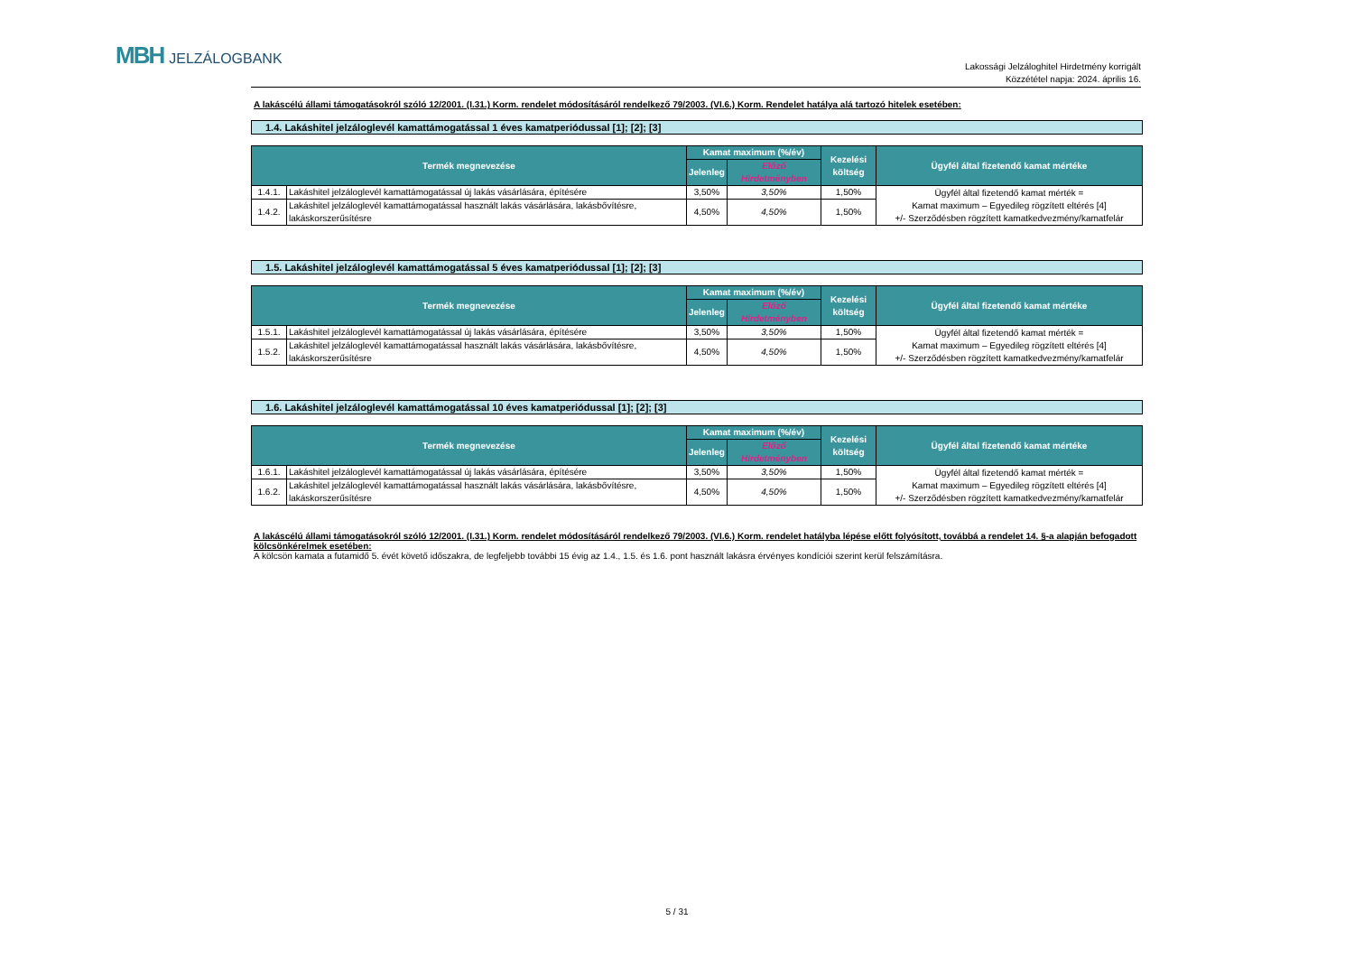MBH JELZÁLOGBANK
Lakossági Jelzáloghitel Hirdetmény korrigált
Közzététel napja: 2024. április 16.
A lakáscélú állami támogatásokról szóló 12/2001. (I.31.) Korm. rendelet módosításáról rendelkező 79/2003. (VI.6.) Korm. Rendelet hatálya alá tartozó hitelek esetében:
1.4. Lakáshitel jelzáloglevél kamattámogatással 1 éves kamatperiódussal [1]; [2]; [3]
| Termék megnevezése | | Kamat maximum (%/év) | | Kezelési költség | Ügyfél által fizetendő kamat mértéke |
| --- | --- | --- | --- | --- | --- |
| | | Jelenleg | Előző Hirdetményben | | |
| 1.4.1. | Lakáshitel jelzáloglevél kamattámogatással új lakás vásárlására, építésére | 3,50% | 3,50% | 1,50% | Ügyfél által fizetendő kamat mérték = Kamat maximum – Egyedileg rögzített eltérés [4] +/- Szerződésben rögzített kamatkedvezmény/kamatfelár |
| 1.4.2. | Lakáshitel jelzáloglevél kamattámogatással használt lakás vásárlására, lakásbővítésre, lakáskorszerűsítésre | 4,50% | 4,50% | 1,50% | |
1.5. Lakáshitel jelzáloglevél kamattámogatással 5 éves kamatperiódussal [1]; [2]; [3]
| Termék megnevezése | | Kamat maximum (%/év) | | Kezelési költség | Ügyfél által fizetendő kamat mértéke |
| --- | --- | --- | --- | --- | --- |
| | | Jelenleg | Előző Hirdetményben | | |
| 1.5.1. | Lakáshitel jelzáloglevél kamattámogatással új lakás vásárlására, építésére | 3,50% | 3,50% | 1,50% | Ügyfél által fizetendő kamat mérték = Kamat maximum – Egyedileg rögzített eltérés [4] +/- Szerződésben rögzített kamatkedvezmény/kamatfelár |
| 1.5.2. | Lakáshitel jelzáloglevél kamattámogatással használt lakás vásárlására, lakásbővítésre, lakáskorszerűsítésre | 4,50% | 4,50% | 1,50% | |
1.6. Lakáshitel jelzáloglevél kamattámogatással 10 éves kamatperiódussal [1]; [2]; [3]
| Termék megnevezése | | Kamat maximum (%/év) | | Kezelési költség | Ügyfél által fizetendő kamat mértéke |
| --- | --- | --- | --- | --- | --- |
| | | Jelenleg | Előző Hirdetményben | | |
| 1.6.1. | Lakáshitel jelzáloglevél kamattámogatással új lakás vásárlására, építésére | 3,50% | 3,50% | 1,50% | Ügyfél által fizetendő kamat mérték = Kamat maximum – Egyedileg rögzített eltérés [4] +/- Szerződésben rögzített kamatkedvezmény/kamatfelár |
| 1.6.2. | Lakáshitel jelzáloglevél kamattámogatással használt lakás vásárlására, lakásbővítésre, lakáskorszerűsítésre | 4,50% | 4,50% | 1,50% | |
A lakáscélú állami támogatásokról szóló 12/2001. (I.31.) Korm. rendelet módosításáról rendelkező 79/2003. (VI.6.) Korm. rendelet hatályba lépése előtt folyósított, továbbá a rendelet 14. §-a alapján befogadott kölcsönkérelmek esetében:
A kölcsön kamata a futamidő 5. évét követő időszakra, de legfeljebb további 15 évig az 1.4., 1.5. és 1.6. pont használt lakásra érvényes kondíciói szerint kerül felszámításra.
5 / 31